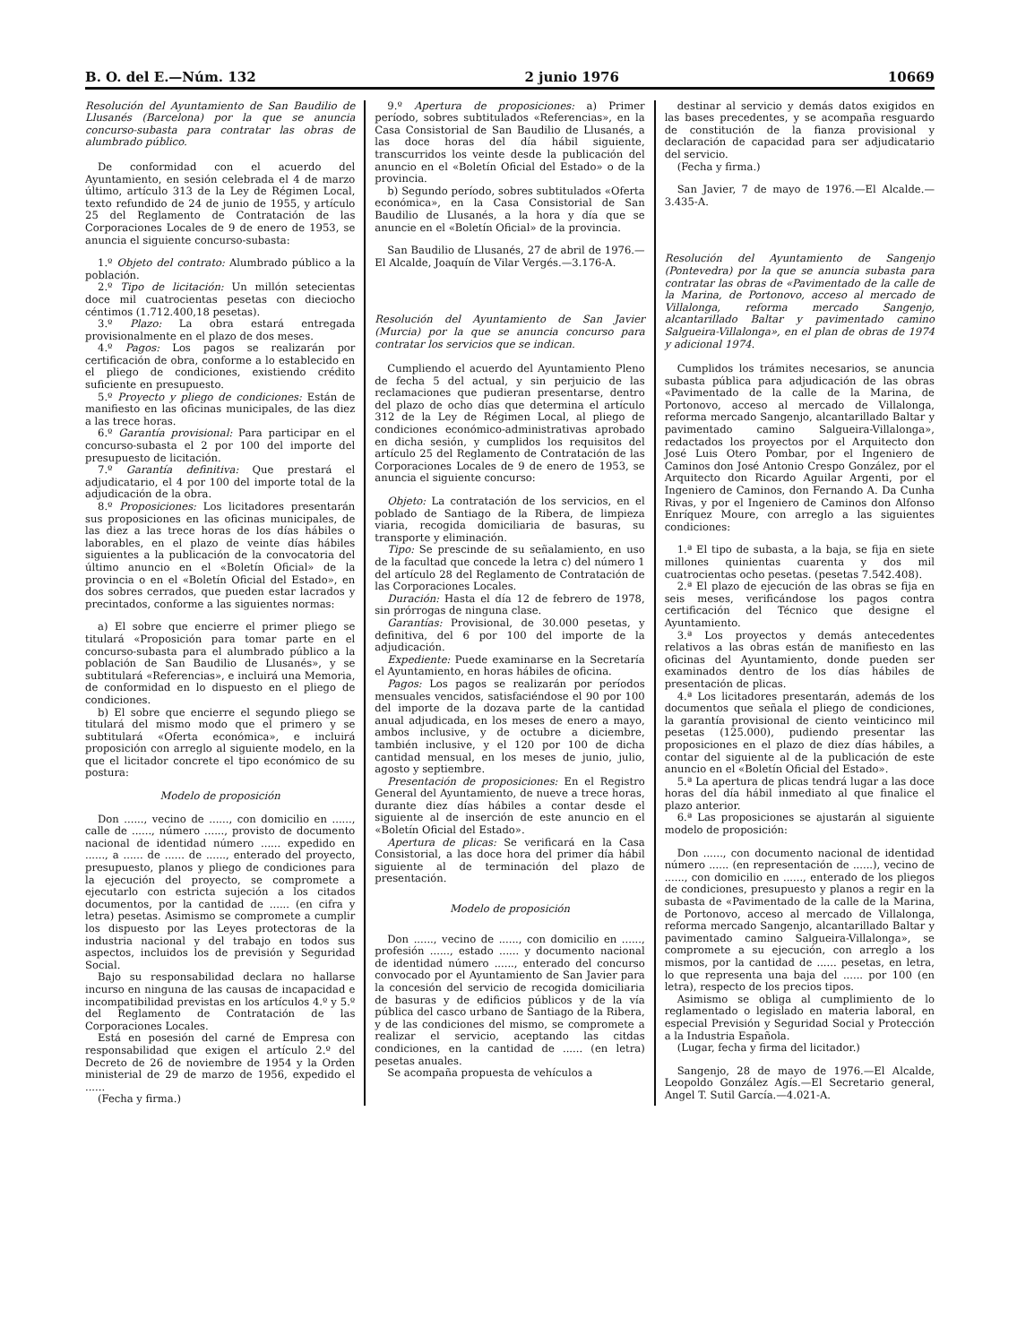B. O. del E.—Núm. 132 2 junio 1976 10669
Resolución del Ayuntamiento de San Baudilio de Llusanés (Barcelona) por la que se anuncia concurso-subasta para contratar las obras de alumbrado público.
De conformidad con el acuerdo del Ayuntamiento, en sesión celebrada el 4 de marzo último, artículo 313 de la Ley de Régimen Local, texto refundido de 24 de junio de 1955, y artículo 25 del Reglamento de Contratación de las Corporaciones Locales de 9 de enero de 1953, se anuncia el siguiente concurso-subasta:
1.º Objeto del contrato: Alumbrado público a la población.
2.º Tipo de licitación: Un millón setecientas doce mil cuatrocientas pesetas con dieciocho céntimos (1.712.400,18 pesetas).
3.º Plazo: La obra estará entregada provisionalmente en el plazo de dos meses.
4.º Pagos: Los pagos se realizarán por certificación de obra, conforme a lo establecido en el pliego de condiciones, existiendo crédito suficiente en presupuesto.
5.º Proyecto y pliego de condiciones: Están de manifiesto en las oficinas municipales, de las diez a las trece horas.
6.º Garantía provisional: Para participar en el concurso-subasta el 2 por 100 del importe del presupuesto de licitación.
7.º Garantía definitiva: Que prestará el adjudicatario, el 4 por 100 del importe total de la adjudicación de la obra.
8.º Proposiciones: Los licitadores presentarán sus proposiciones en las oficinas municipales, de las diez a las trece horas de los días hábiles o laborables, en el plazo de veinte días hábiles siguientes a la publicación de la convocatoria del último anuncio en el «Boletín Oficial» de la provincia o en el «Boletín Oficial del Estado», en dos sobres cerrados, que pueden estar lacrados y precintados, conforme a las siguientes normas:
a) El sobre que encierre el primer pliego se titulará «Proposición para tomar parte en el concurso-subasta para el alumbrado público a la población de San Baudilio de Llusanés», y se subtitulará «Referencias», e incluirá una Memoria, de conformidad en lo dispuesto en el pliego de condiciones.
b) El sobre que encierre el segundo pliego se titulará del mismo modo que el primero y se subtitulará «Oferta económica», e incluirá proposición con arreglo al siguiente modelo, en la que el licitador concrete el tipo económico de su postura:
Modelo de proposición
Don ......, vecino de ......, con domicilio en ......, calle de ......, número ......, provisto de documento nacional de identidad número ...... expedido en ......, a ...... de ...... de ......, enterado del proyecto, presupuesto, planos y pliego de condiciones para la ejecución del proyecto, se compromete a ejecutarlo con estricta sujeción a los citados documentos, por la cantidad de ...... (en cifra y letra) pesetas. Asimismo se compromete a cumplir los dispuesto por las Leyes protectoras de la industria nacional y del trabajo en todos sus aspectos, incluidos los de previsión y Seguridad Social.
Bajo su responsabilidad declara no hallarse incurso en ninguna de las causas de incapacidad e incompatibilidad previstas en los artículos 4.º y 5.º del Reglamento de Contratación de las Corporaciones Locales.
Está en posesión del carné de Empresa con responsabilidad que exigen el artículo 2.º del Decreto de 26 de noviembre de 1954 y la Orden ministerial de 29 de marzo de 1956, expedido el ......
(Fecha y firma.)
9.º Apertura de proposiciones: a) Primer período, sobres subtitulados «Referencias», en la Casa Consistorial de San Baudilio de Llusanés, a las doce horas del día hábil siguiente, transcurridos los veinte desde la publicación del anuncio en el «Boletín Oficial del Estado» o de la provincia.
b) Segundo período, sobres subtitulados «Oferta económica», en la Casa Consistorial de San Baudilio de Llusanés, a la hora y día que se anuncie en el «Boletín Oficial» de la provincia.
San Baudilio de Llusanés, 27 de abril de 1976.—El Alcalde, Joaquín de Vilar Vergés.—3.176-A.
Resolución del Ayuntamiento de San Javier (Murcia) por la que se anuncia concurso para contratar los servicios que se indican.
Cumpliendo el acuerdo del Ayuntamiento Pleno de fecha 5 del actual, y sin perjuicio de las reclamaciones que pudieran presentarse, dentro del plazo de ocho días que determina el artículo 312 de la Ley de Régimen Local, al pliego de condiciones económico-administrativas aprobado en dicha sesión, y cumplidos los requisitos del artículo 25 del Reglamento de Contratación de las Corporaciones Locales de 9 de enero de 1953, se anuncia el siguiente concurso:
Objeto: La contratación de los servicios, en el poblado de Santiago de la Ribera, de limpieza viaria, recogida domiciliaria de basuras, su transporte y eliminación.
Tipo: Se prescinde de su señalamiento, en uso de la facultad que concede la letra c) del número 1 del artículo 28 del Reglamento de Contratación de las Corporaciones Locales.
Duración: Hasta el día 12 de febrero de 1978, sin prórrogas de ninguna clase.
Garantías: Provisional, de 30.000 pesetas, y definitiva, del 6 por 100 del importe de la adjudicación.
Expediente: Puede examinarse en la Secretaría el Ayuntamiento, en horas hábiles de oficina.
Pagos: Los pagos se realizarán por períodos mensuales vencidos, satisfaciéndose el 90 por 100 del importe de la dozava parte de la cantidad anual adjudicada, en los meses de enero a mayo, ambos inclusive, y de octubre a diciembre, también inclusive, y el 120 por 100 de dicha cantidad mensual, en los meses de junio, julio, agosto y septiembre.
Presentación de proposiciones: En el Registro General del Ayuntamiento, de nueve a trece horas, durante diez días hábiles a contar desde el siguiente al de inserción de este anuncio en el «Boletín Oficial del Estado».
Apertura de plicas: Se verificará en la Casa Consistorial, a las doce hora del primer día hábil siguiente al de terminación del plazo de presentación.
Modelo de proposición
Don ......, vecino de ......, con domicilio en ......, profesión ......, estado ...... y documento nacional de identidad número ......, enterado del concurso convocado por el Ayuntamiento de San Javier para la concesión del servicio de recogida domiciliaria de basuras y de edificios públicos y de la vía pública del casco urbano de Santiago de la Ribera, y de las condiciones del mismo, se compromete a realizar el servicio, aceptando las citdas condiciones, en la cantidad de ...... (en letra) pesetas anuales.
Se acompaña propuesta de vehículos a
destinar al servicio y demás datos exigidos en las bases precedentes, y se acompaña resguardo de constitución de la fianza provisional y declaración de capacidad para ser adjudicatario del servicio.
(Fecha y firma.)
San Javier, 7 de mayo de 1976.—El Alcalde.—3.435-A.
Resolución del Ayuntamiento de Sangenjo (Pontevedra) por la que se anuncia subasta para contratar las obras de «Pavimentado de la calle de la Marina, de Portonovo, acceso al mercado de Villalonga, reforma mercado Sangenjo, alcantarillado Baltar y pavimentado camino Salgueira-Villalonga», en el plan de obras de 1974 y adicional 1974.
Cumplidos los trámites necesarios, se anuncia subasta pública para adjudicación de las obras «Pavimentado de la calle de la Marina, de Portonovo, acceso al mercado de Villalonga, reforma mercado Sangenjo, alcantarillado Baltar y pavimentado camino Salgueira-Villalonga», redactados los proyectos por el Arquitecto don José Luis Otero Pombar, por el Ingeniero de Caminos don José Antonio Crespo González, por el Arquitecto don Ricardo Aguilar Argenti, por el Ingeniero de Caminos, don Fernando A. Da Cunha Rivas, y por el Ingeniero de Caminos don Alfonso Enríquez Moure, con arreglo a las siguientes condiciones:
1.ª El tipo de subasta, a la baja, se fija en siete millones quinientas cuarenta y dos mil cuatrocientas ocho pesetas. (pesetas 7.542.408).
2.ª El plazo de ejecución de las obras se fija en seis meses, verificándose los pagos contra certificación del Técnico que designe el Ayuntamiento.
3.ª Los proyectos y demás antecedentes relativos a las obras están de manifiesto en las oficinas del Ayuntamiento, donde pueden ser examinados dentro de los días hábiles de presentación de plicas.
4.ª Los licitadores presentarán, además de los documentos que señala el pliego de condiciones, la garantía provisional de ciento veinticinco mil pesetas (125.000), pudiendo presentar las proposiciones en el plazo de diez días hábiles, a contar del siguiente al de la publicación de este anuncio en el «Boletín Oficial del Estado».
5.ª La apertura de plicas tendrá lugar a las doce horas del día hábil inmediato al que finalice el plazo anterior.
6.ª Las proposiciones se ajustarán al siguiente modelo de proposición:
Don ......, con documento nacional de identidad número ...... (en representación de ......), vecino de ......, con domicilio en ......, enterado de los pliegos de condiciones, presupuesto y planos a regir en la subasta de «Pavimentado de la calle de la Marina, de Portonovo, acceso al mercado de Villalonga, reforma mercado Sangenjo, alcantarillado Baltar y pavimentado camino Salgueira-Villalonga», se compromete a su ejecución, con arreglo a los mismos, por la cantidad de ...... pesetas, en letra, lo que representa una baja del ...... por 100 (en letra), respecto de los precios tipos.
Asimismo se obliga al cumplimiento de lo reglamentado o legislado en materia laboral, en especial Previsión y Seguridad Social y Protección a la Industria Española.
(Lugar, fecha y firma del licitador.)
Sangenjo, 28 de mayo de 1976.—El Alcalde, Leopoldo González Agís.—El Secretario general, Angel T. Sutil García.—4.021-A.